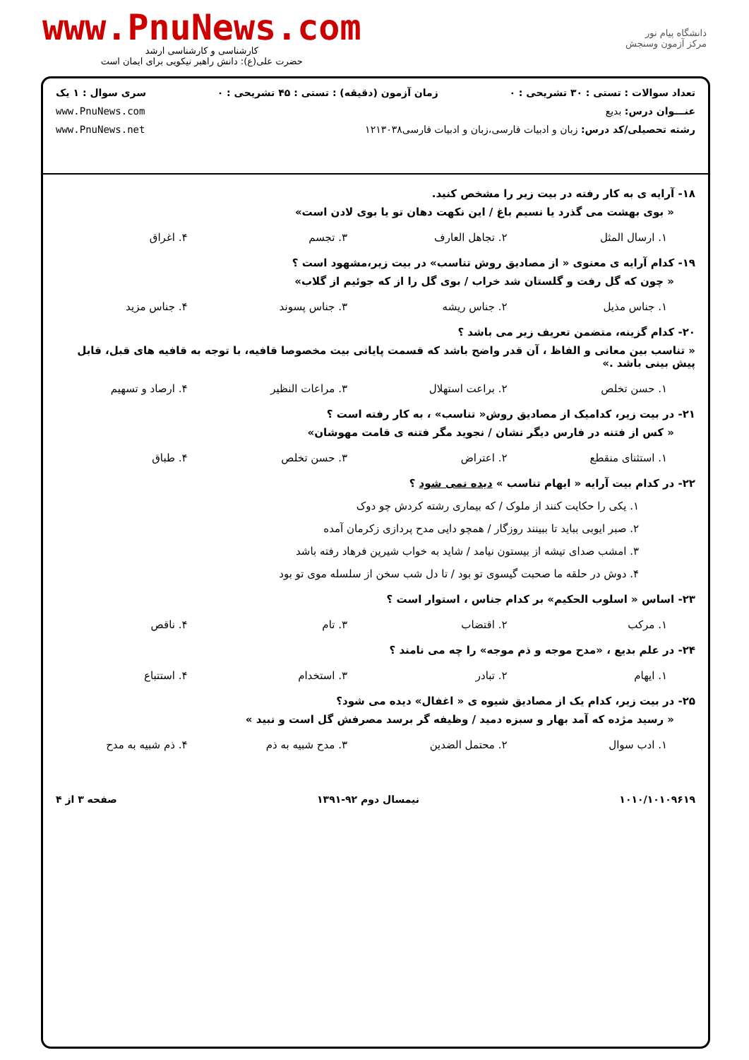www.PnuNews.com
کارشناسی و کارشناسی ارشد
حضرت علی(ع): دانش راهبر نیکویی برای ایمان است
دانشگاه پیام نور
مرکز آزمون وسنجش
تعداد سوالات : تستی : ۳۰ تشریحی : ۰ زمان آزمون (دقیقه) : تستی : ۴۵ تشریحی : ۰ سری سوال : ۱ یک
عنـــوان درس: بدیع www.PnuNews.com
رشته تحصیلی/کد درس: زبان و ادبیات فارسی،زبان و ادبیات فارسی۱۲۱۳۰۳۸ www.PnuNews.net
۱۸- آرایه ی به کار رفته در بیت زیر را مشخص کنید.
« بوی بهشت می گذرد یا نسیم باغ / این نکهت دهان تو یا بوی لادن است»
۱. ارسال المثل ۲. تجاهل العارف ۳. تجسم ۴. اغراق
۱۹- کدام آرایه ی معنوی « از مصادیق روش تناسب» در بیت زیر،مشهود است ؟
« چون که گل رفت و گلستان شد خراب / بوی گل را از که جوئیم از گلاب»
۱. جناس مذیل ۲. جناس ریشه ۳. جناس پسوند ۴. جناس مزید
۲۰- کدام گزینه، متضمن تعریف زیر می باشد ؟
« تناسب بین معانی و الفاظ ، آن قدر واضح باشد که قسمت پایانی بیت مخصوصا قافیه، با توجه به قافیه های قبل، قابل پیش بینی باشد .»
۱. حسن تخلص ۲. براعت استهلال ۳. مراعات النظیر ۴. ارصاد و تسهیم
۲۱- در بیت زیر، کدامیک از مصادیق روش« تناسب» ، به کار رفته است ؟
« کس از فتنه در فارس دیگر نشان / نجوید مگر فتنه ی قامت مهوشان»
۱. استثنای منقطع ۲. اعتراض ۳. حسن تخلص ۴. طباق
۲۲- در کدام بیت آرایه « ایهام تناسب » دیده نمی شود ؟
۱. یکی را حکایت کنند از ملوک / که بیماری رشته کردش چو دوک
۲. صبر ایوبی بباید تا ببینند روزگار / همچو دایی مدح پردازی زکرمان آمده
۳. امشب صدای تیشه از بیستون نیامد / شاید به خواب شیرین فرهاد رفته باشد
۴. دوش در حلقه ما صحبت گیسوی تو بود / تا دل شب سخن از سلسله موی تو بود
۲۳- اساس « اسلوب الحکیم» بر کدام جناس ، استوار است ؟
۱. مرکب ۲. اقتضاب ۳. تام ۴. ناقص
۲۴- در علم بدیع ، «مدح موجه و ذم موجه» را چه می نامند ؟
۱. ایهام ۲. تبادر ۳. استخدام ۴. استتباع
۲۵- در بیت زیر، کدام یک از مصادیق شیوه ی « اغفال» دیده می شود؟
« رسید مژده که آمد بهار و سبزه دمید / وظیفه گر برسد مصرفش گل است و نبید »
۱. ادب سوال ۲. محتمل الضدین ۳. مدح شبیه به ذم ۴. ذم شبیه به مدح
۱۰۱۰/۱۰۱۰۹۶۱۹ نیمسال دوم ۹۲-۱۳۹۱ صفحه ۳ از ۴